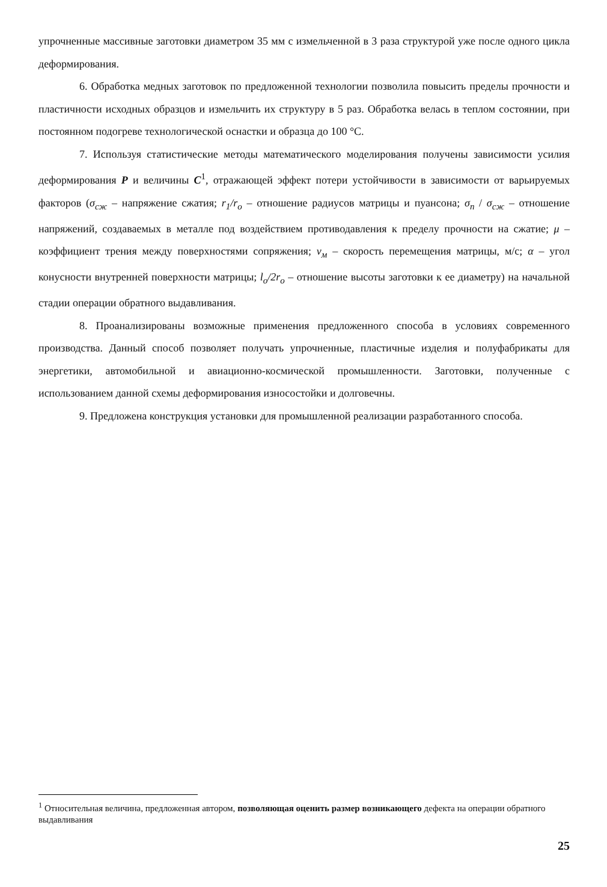упрочненные массивные заготовки диаметром 35 мм с измельченной в 3 раза структурой уже после одного цикла деформирования.
6. Обработка медных заготовок по предложенной технологии позволила повысить пределы прочности и пластичности исходных образцов и измельчить их структуру в 5 раз. Обработка велась в теплом состоянии, при постоянном подогреве технологической оснастки и образца до 100 °С.
7. Используя статистические методы математического моделирования получены зависимости усилия деформирования P и величины C<sup>1</sup>, отражающей эффект потери устойчивости в зависимости от варьируемых факторов (σ<sub>сж</sub> – напряжение сжатия; r<sub>1</sub>/r<sub>o</sub> – отношение радиусов матрицы и пуансона; σ<sub>п</sub> / σ<sub>сж</sub> – отношение напряжений, создаваемых в металле под воздействием противодавления к пределу прочности на сжатие; μ – коэффициент трения между поверхностями сопряжения; v<sub>м</sub> – скорость перемещения матрицы, м/с; α – угол конусности внутренней поверхности матрицы; l<sub>o</sub>/2r<sub>o</sub> – отношение высоты заготовки к ее диаметру) на начальной стадии операции обратного выдавливания.
8. Проанализированы возможные применения предложенного способа в условиях современного производства. Данный способ позволяет получать упрочненные, пластичные изделия и полуфабрикаты для энергетики, автомобильной и авиационно-космической промышленности. Заготовки, полученные с использованием данной схемы деформирования износостойки и долговечны.
9. Предложена конструкция установки для промышленной реализации разработанного способа.
<sup>1</sup> Относительная величина, предложенная автором, позволяющая оценить размер возникающего дефекта на операции обратного выдавливания
25